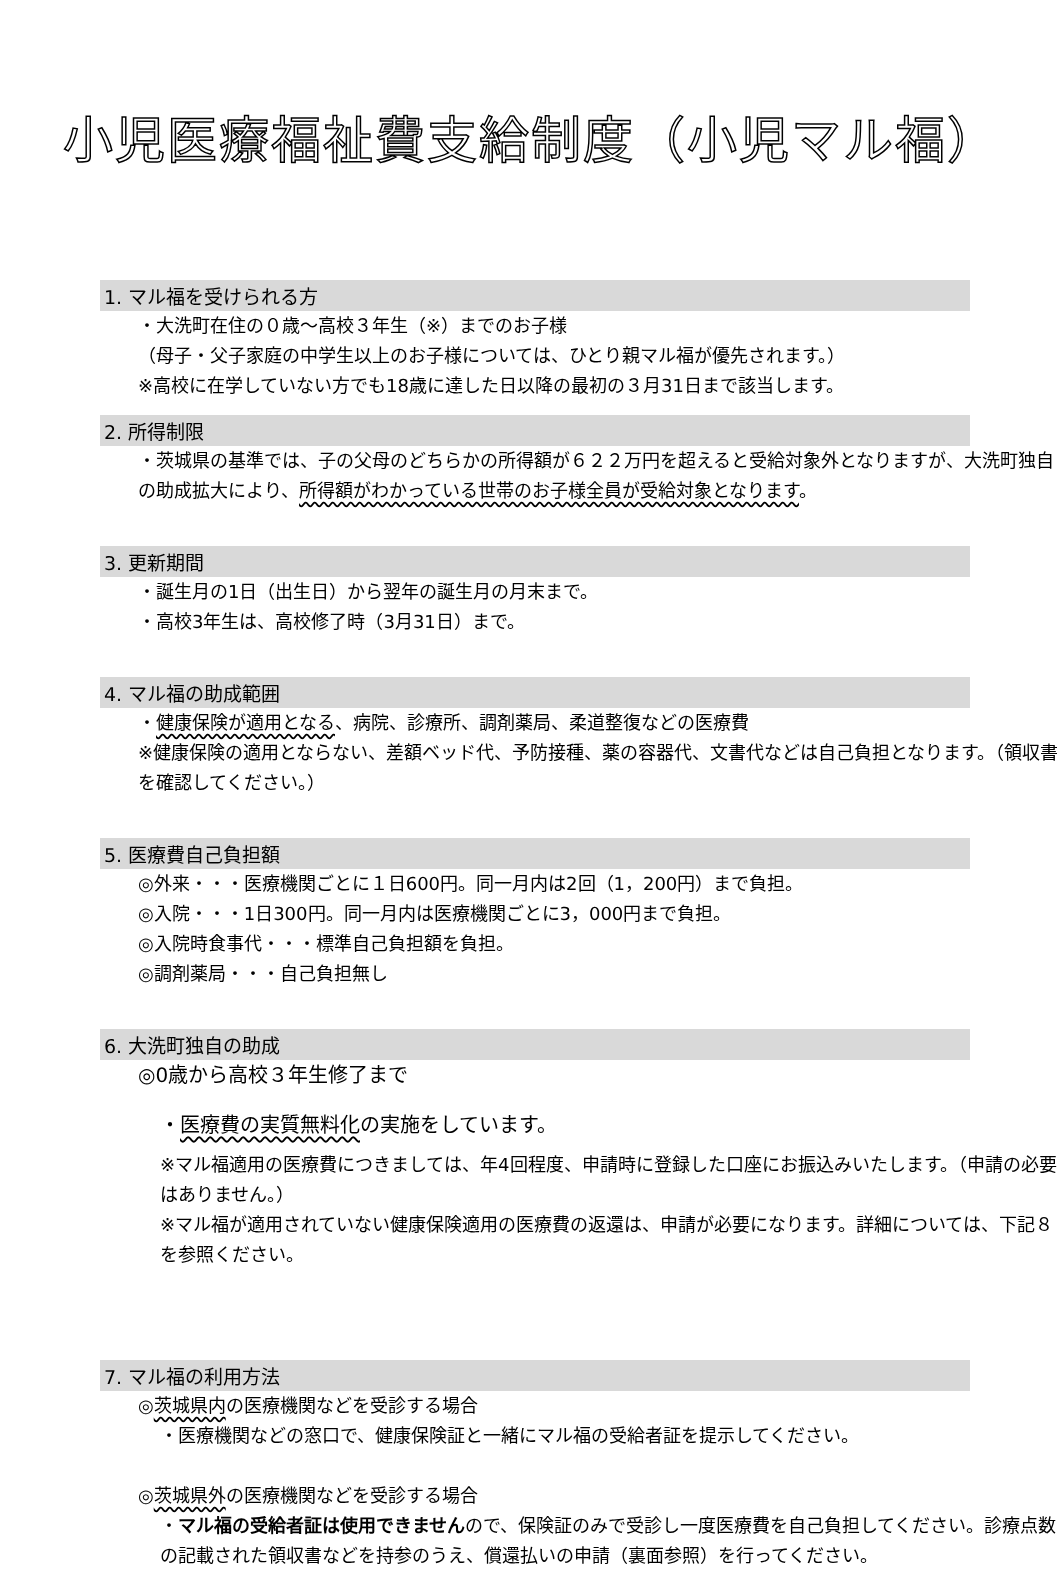小児医療福祉費支給制度（小児マル福）
1. マル福を受けられる方
・大洗町在住の０歳〜高校３年生（※）までのお子様
（母子・父子家庭の中学生以上のお子様については、ひとり親マル福が優先されます。）
※高校に在学していない方でも18歳に達した日以降の最初の３月31日まで該当します。
2. 所得制限
・茨城県の基準では、子の父母のどちらかの所得額が６２２万円を超えると受給対象外となりますが、大洗町独自の助成拡大により、所得額がわかっている世帯のお子様全員が受給対象となります。
3. 更新期間
・誕生月の1日（出生日）から翌年の誕生月の月末まで。
・高校3年生は、高校修了時（3月31日）まで。
4. マル福の助成範囲
・健康保険が適用となる、病院、診療所、調剤薬局、柔道整復などの医療費
※健康保険の適用とならない、差額ベッド代、予防接種、薬の容器代、文書代などは自己負担となります。（領収書を確認してください。）
5. 医療費自己負担額
◎外来・・・医療機関ごとに１日600円。同一月内は2回（1，200円）まで負担。
◎入院・・・1日300円。同一月内は医療機関ごとに3，000円まで負担。
◎入院時食事代・・・標準自己負担額を負担。
◎調剤薬局・・・自己負担無し
6. 大洗町独自の助成
◎0歳から高校３年生修了まで
・医療費の実質無料化の実施をしています。
※マル福適用の医療費につきましては、年4回程度、申請時に登録した口座にお振込みいたします。（申請の必要はありません。）
※マル福が適用されていない健康保険適用の医療費の返還は、申請が必要になります。詳細については、下記８を参照ください。
7. マル福の利用方法
◎茨城県内の医療機関などを受診する場合
・医療機関などの窓口で、健康保険証と一緒にマル福の受給者証を提示してください。
◎茨城県外の医療機関などを受診する場合
・マル福の受給者証は使用できませんので、保険証のみで受診し一度医療費を自己負担してください。診療点数の記載された領収書などを持参のうえ、償還払いの申請（裏面参照）を行ってください。